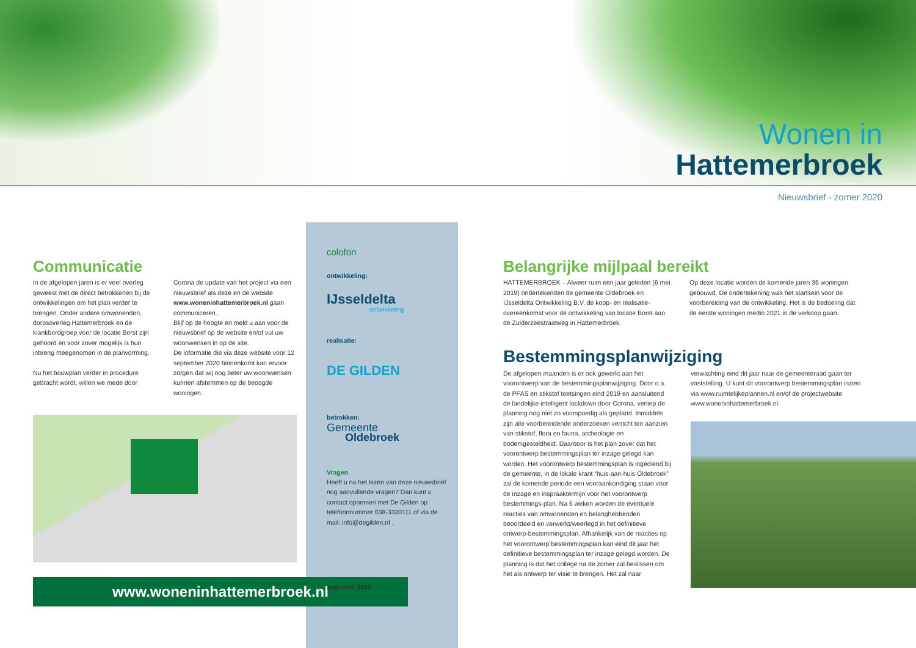Wonen in
Hattemerbroek
Nieuwsbrief - zomer 2020
Communicatie
In de afgelopen jaren is er veel overleg geweest met de direct betrokkenen bij de ontwikkelingen om het plan verder te brengen. Onder andere omwonenden, dorpsoverleg Hattemerbroek en de klankbordgroep voor de locatie Borst zijn gehoord en voor zover mogelijk is hun inbreng meegenomen in de planvorming.
Nu het bouwplan verder in procedure gebracht wordt, willen we mede door
Corona de update van het project via een nieuwsbrief als deze en de website www.woneninhattemerbroek.nl gaan communiceren.
Blijf op de hoogte en meld u aan voor de nieuwsbrief op de website en/of vul uw woonwensen in op de site.
De informatie die via deze website voor 12 september 2020 binnenkomt kan ervoor zorgen dat wij nog beter uw woonwensen kunnen afstemmen op de beoogde woningen.
www.woneninhattemerbroek.nl
colofon
ontwikkeling:
IJsseldelta
ontwikkeling
realisatie:
DE GILDEN
betrokken:
Gemeente
Oldebroek
Vragen
Heeft u na het lezen van deze nieuwsbrief nog aanvullende vragen? Dan kunt u contact opnemen met De Gilden op telefoonnummer 038-3330111 of via de mail: info@degilden.nl .
augustus 2020
Belangrijke mijlpaal bereikt
HATTEMERBROEK – Alweer ruim een jaar geleden (6 mei 2019) ondertekenden de gemeente Oldebroek en IJsseldelta Ontwikkeling B.V. de koop- en realisatie-overeenkomst voor de ontwikkeling van locatie Borst aan de Zuiderzeestraatweg in Hattemerbroek.
Op deze locatie worden de komende jaren 36 woningen gebouwd. De ondertekening was het startsein voor de voorbereiding van de ontwikkeling. Het is de bedoeling dat de eerste woningen medio 2021 in de verkoop gaan.
Bestemmingsplanwijziging
De afgelopen maanden is er ook gewerkt aan het voorontwerp van de bestemmingsplanwijziging. Door o.a. de PFAS en stikstof toetsingen eind 2019 en aansluitend de landelijke intelligent lockdown door Corona, verliep de planning nog niet zo voorspoedig als gepland. Inmiddels zijn alle voorbereidende onderzoeken verricht ten aanzien van stikstof, flora en fauna, archeologie en bodemgesteldheid. Daardoor is het plan zover dat het voorontwerp bestemmingsplan ter inzage gelegd kan worden. Het voorontwerp bestemmingsplan is ingediend bij de gemeente, in de lokale krant “huis-aan-huis Oldebroek” zal de komende periode een vooraankondiging staan voor de inzage en inspraaktermijn voor het voorontwerp bestemmings-plan. Na 6 weken worden de eventuele reacties van omwonenden en belanghebbenden beoordeeld en verwerkt/weerlegd in het definitieve ontwerp-bestemmingsplan. Afhankelijk van de reacties op het voorontwerp bestemmingsplan kan eind dit jaar het definitieve bestemmingsplan ter inzage gelegd worden. De planning is dat het college na de zomer zal beslissen om het als ontwerp ter visie te brengen. Het zal naar
verwachting eind dit jaar naar de gemeenteraad gaan ter vaststelling. U kunt dit voorontwerp bestemmingsplan inzien via www.ruimtelijkeplannen.nl en/of de projectwebsite www.woneninhattemerbroek.nl.